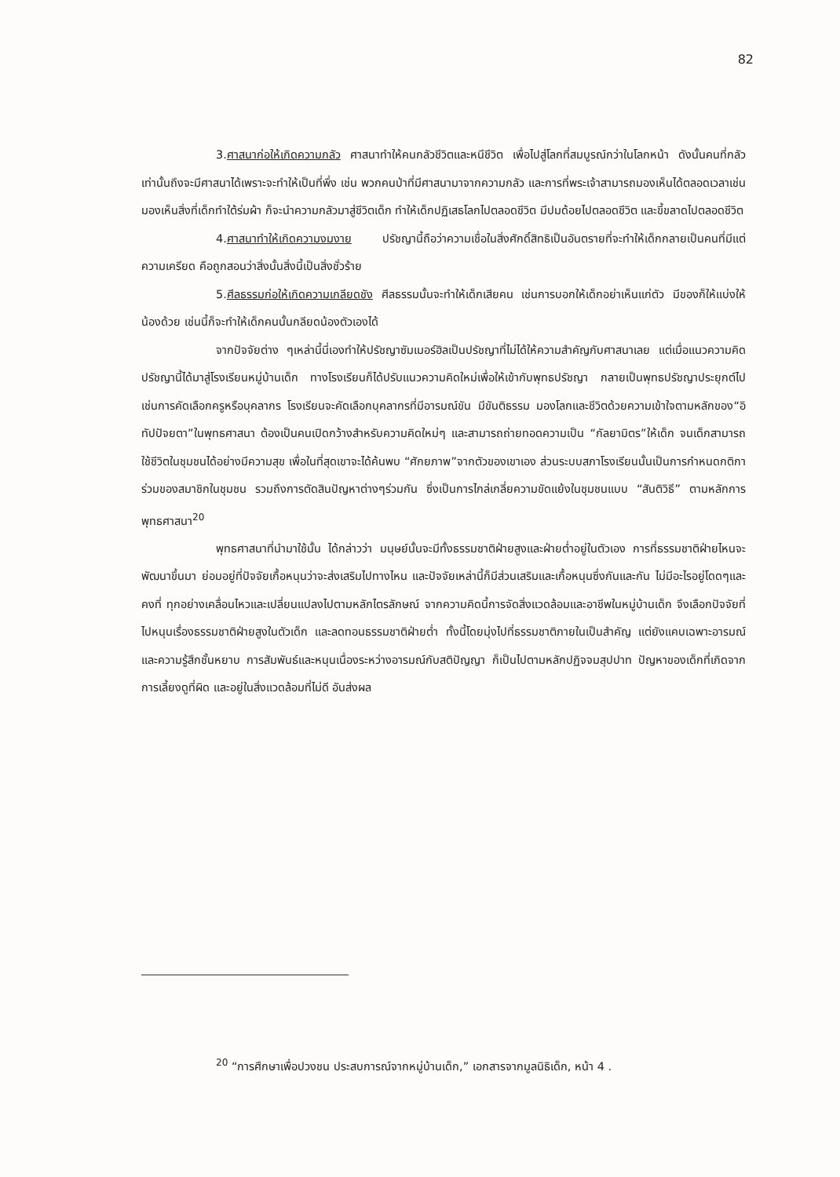82
3.ศาสนาก่อให้เกิดความกลัว ศาสนาทำให้คนกลัวชีวิตและหนีชีวิต เพื่อไปสู่โลกที่สมบูรณ์กว่าในโลกหน้า ดังนั้นคนที่กลัวเท่านั้นถึงจะมีศาสนาได้เพราะจะทำให้เป็นที่พึ่ง เช่น พวกคนป่าที่มีศาสนามาจากความกลัว และการที่พระเจ้าสามารถมองเห็นได้ตลอดเวลาเช่นมองเห็นสิ่งที่เด็กทำใต้ร่มผ้า ก็จะนำความกลัวมาสู่ชีวิตเด็ก ทำให้เด็กปฏิเสธโลกไปตลอดชีวิต มีปมด้อยไปตลอดชีวิต และขี้ขลาดไปตลอดชีวิต
4.ศาสนาทำให้เกิดความงมงาย ปรัชญานี้ถือว่าความเชื่อในสิ่งศักดิ์สิทธิเป็นอันตรายที่จะทำให้เด็กกลายเป็นคนที่มีแต่ความเครียด คือถูกสอนว่าสิ่งนั้นสิ่งนี้เป็นสิ่งชั่วร้าย
5.ศีลธรรมก่อให้เกิดความเกลียดชัง ศีลธรรมนั้นจะทำให้เด็กเสียคน เช่นการบอกให้เด็กอย่าเห็นแก่ตัว มีของก็ให้แบ่งให้น้องด้วย เช่นนี้ก็จะทำให้เด็กคนนั้นกลียดน้องตัวเองได้
จากปัจจัยต่าง ๆเหล่านี้นี่เองทำให้ปรัชญาซัมเมอร์ฮิลเป็นปรัชญาที่ไม่ได้ให้ความสำคัญกับศาสนาเลย แต่เมื่อแนวความคิดปรัชญานี้ได้มาสู่โรงเรียนหมู่บ้านเด็ก ทางโรงเรียนก็ได้ปรับแนวความคิดใหม่เพื่อให้เข้ากับพุทธปรัชญา กลายเป็นพุทธปรัชญาประยุกต์ไป เช่นการคัดเลือกครูหรือบุคลากร โรงเรียนจะคัดเลือกบุคลากรที่มีอารมณ์ขัน มีขันติธรรม มองโลกและชีวิตด้วยความเข้าใจตามหลักของ“อิทัปปัจยตา”ในพุทธศาสนา ต้องเป็นคนเปิดกว้างสำหรับความคิดใหม่ๆ และสามารถถ่ายทอดความเป็น “กัลยามิตร”ให้เด็ก จนเด็กสามารถใช้ชีวิตในชุมชนได้อย่างมีความสุข เพื่อในที่สุดเขาจะได้ค้นพบ “ศักยภาพ”จากตัวของเขาเอง ส่วนระบบสภาโรงเรียนนั้นเป็นการกำหนดกติการ่วมของสมาชิกในชุมชน รวมถึงการตัดสินปัญหาต่างๆร่วมกัน ซึ่งเป็นการไกล่เกลี่ยความขัดแย้งในชุมชนแบบ “สันติวิธี” ตามหลักการพุทธศาสนา<sup>20</sup>
พุทธศาสนาที่นำมาใช้นั้น ได้กล่าวว่า มนุษย์นั้นจะมีทั้งธรรมชาติฝ่ายสูงและฝ่ายต่ำอยู่ในตัวเอง การที่ธรรมชาติฝ่ายไหนจะพัฒนาขึ้นมา ย่อมอยู่ที่ปัจจัยเกื้อหนุนว่าจะส่งเสริมไปทางไหน และปัจจัยเหล่านี้ก็มีส่วนเสริมและเกื้อหนุนซึ่งกันและกัน ไม่มีอะไรอยู่โดดๆและคงที่ ทุกอย่างเคลื่อนไหวและเปลี่ยนแปลงไปตามหลักไตรลักษณ์ จากความคิดนี้การจัดสิ่งแวดล้อมและอาชีพในหมู่บ้านเด็ก จึงเลือกปัจจัยที่ไปหนุนเรื่องธรรมชาติฝ่ายสูงในตัวเด็ก และลดทอนธรรมชาติฝ่ายต่ำ ทั้งนี้โดยมุ่งไปที่ธรรมชาติภายในเป็นสำคัญ แต่ยังแคบเฉพาะอารมณ์และความรู้สึกชั้นหยาบ การสัมพันธ์และหนุนเนื่องระหว่างอารมณ์กับสติปัญญา ก็เป็นไปตามหลักปฏิจจมสุปปาท ปัญหาของเด็กที่เกิดจากการเลี้ยงดูที่ผิด และอยู่ในสิ่งแวดล้อมที่ไม่ดี อันส่งผล
<sup>20</sup> “การศึกษาเพื่อปวงชน ประสบการณ์จากหมู่บ้านเด็ก,” เอกสารจากมูลนิธิเด็ก, หน้า 4 .